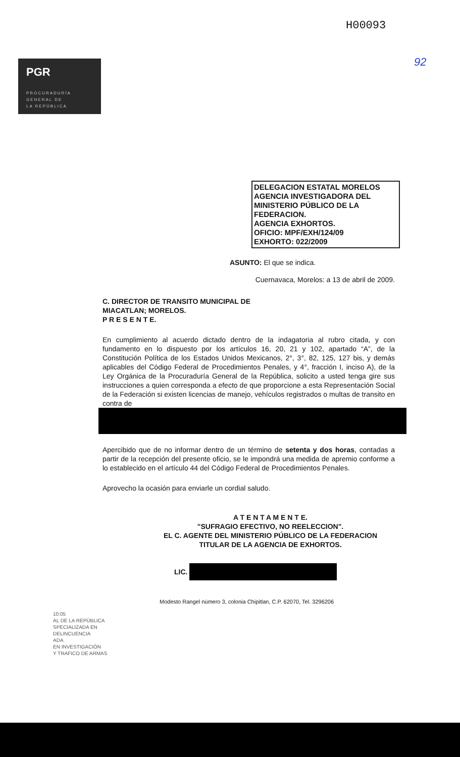H00093
92
PGR
PROCURADURÍA
GENERAL DE
LA REPÚBLICA
DELEGACION ESTATAL MORELOS
AGENCIA INVESTIGADORA DEL MINISTERIO PÚBLICO DE LA FEDERACION.
AGENCIA EXHORTOS.
OFICIO: MPF/EXH/124/09
EXHORTO: 022/2009
ASUNTO: El que se indica.
Cuernavaca, Morelos: a 13 de abril de 2009.
C. DIRECTOR DE TRANSITO MUNICIPAL DE
MIACATLAN; MORELOS.
P R E S E N T E.
En cumplimiento al acuerdo dictado dentro de la indagatoria al rubro citada, y con fundamento en lo dispuesto por los artículos 16, 20, 21 y 102, apartado “A”, de la Constitución Política de los Estados Unidos Mexicanos, 2°, 3°, 82, 125, 127 bis, y demás aplicables del Código Federal de Procedimientos Penales, y 4°, fracción I, inciso A), de la Ley Orgánica de la Procuraduría General de la República, solicito a usted tenga gire sus instrucciones a quien corresponda a efecto de que proporcione a esta Representación Social de la Federación si existen licencias de manejo, vehículos registrados o multas de transito en contra de
Apercibido que de no informar dentro de un término de setenta y dos horas, contadas a partir de la recepción del presente oficio, se le impondrá una medida de apremio conforme a lo establecido en el artículo 44 del Código Federal de Procedimientos Penales.
Aprovecho la ocasión para enviarle un cordial saludo.
A T E N T A M E N T E.
"SUFRAGIO EFECTIVO, NO REELECCION".
EL C. AGENTE DEL MINISTERIO PÚBLICO DE LA FEDERACION
TITULAR DE LA AGENCIA DE EXHORTOS.
LIC.
Modesto Rangel número 3, colonia Chipitlan, C.P. 62070, Tel. 3296206
10:05
AL DE LA REPÚBLICA
SPECIALIZADA EN
DELINCUENCIA
ADA
EN INVESTIGACIÓN
Y TRAFICO DE ARMAS